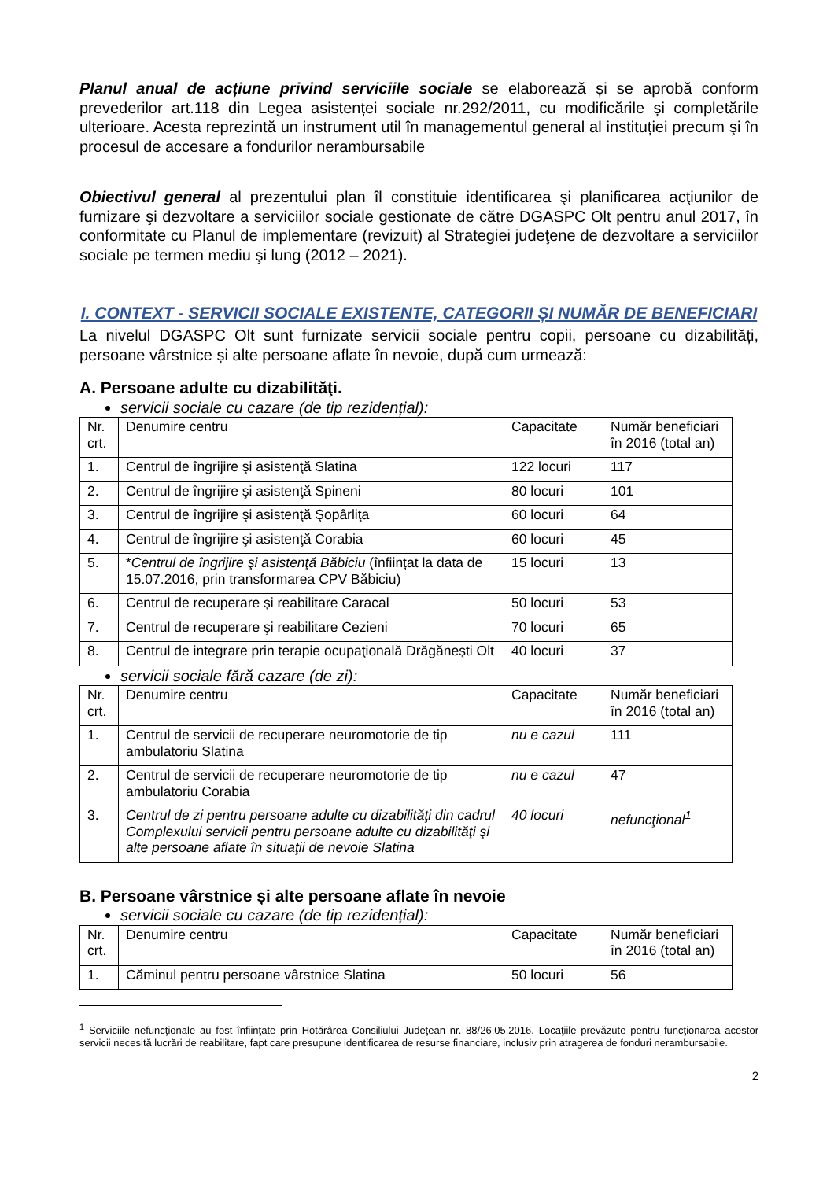Planul anual de acțiune privind serviciile sociale se elaborează și se aprobă conform prevederilor art.118 din Legea asistenței sociale nr.292/2011, cu modificările și completările ulterioare. Acesta reprezintă un instrument util în managementul general al instituției precum şi în procesul de accesare a fondurilor nerambursabile
Obiectivul general al prezentului plan îl constituie identificarea şi planificarea acţiunilor de furnizare şi dezvoltare a serviciilor sociale gestionate de către DGASPC Olt pentru anul 2017, în conformitate cu Planul de implementare (revizuit) al Strategiei judeţene de dezvoltare a serviciilor sociale pe termen mediu şi lung (2012 – 2021).
I. CONTEXT - SERVICII SOCIALE EXISTENTE, CATEGORII ȘI NUMĂR DE BENEFICIARI
La nivelul DGASPC Olt sunt furnizate servicii sociale pentru copii, persoane cu dizabilități, persoane vârstnice și alte persoane aflate în nevoie, după cum urmează:
A. Persoane adulte cu dizabilităţi.
servicii sociale cu cazare (de tip rezidențial):
| Nr. crt. | Denumire centru | Capacitate | Număr beneficiari în 2016 (total an) |
| 1. | Centrul de îngrijire şi asistenţă Slatina | 122 locuri | 117 |
| 2. | Centrul de îngrijire şi asistenţă Spineni | 80 locuri | 101 |
| 3. | Centrul de îngrijire şi asistenţă Şopârliţa | 60 locuri | 64 |
| 4. | Centrul de îngrijire şi asistenţă Corabia | 60 locuri | 45 |
| 5. | * Centrul de îngrijire şi asistenţă Băbiciu (înființat la data de 15.07.2016, prin transformarea CPV Băbiciu) | 15 locuri | 13 |
| 6. | Centrul de recuperare şi reabilitare Caracal | 50 locuri | 53 |
| 7. | Centrul de recuperare şi reabilitare Cezieni | 70 locuri | 65 |
| 8. | Centrul de integrare prin terapie ocupaţională Drăgăneşti Olt | 40 locuri | 37 |
servicii sociale fără cazare (de zi):
| Nr. crt. | Denumire centru | Capacitate | Număr beneficiari în 2016 (total an) |
| 1. | Centrul de servicii de recuperare neuromotorie de tip ambulatoriu Slatina | nu e cazul | 111 |
| 2. | Centrul de servicii de recuperare neuromotorie de tip ambulatoriu Corabia | nu e cazul | 47 |
| 3. | Centrul de zi pentru persoane adulte cu dizabilităţi din cadrul Complexului servicii pentru persoane adulte cu dizabilităţi şi alte persoane aflate în situaţii de nevoie Slatina | 40 locuri | nefuncţional<sup>1</sup> |
B. Persoane vârstnice și alte persoane aflate în nevoie
servicii sociale cu cazare (de tip rezidențial):
| Nr. crt. | Denumire centru | Capacitate | Număr beneficiari în 2016 (total an) |
| 1. | Căminul pentru persoane vârstnice Slatina | 50 locuri | 56 |
<sup>1</sup> Serviciile nefuncţionale au fost înfiinţate prin Hotărârea Consiliului Judeţean nr. 88/26.05.2016. Locaţiile prevăzute pentru funcţionarea acestor servicii necesită lucrări de reabilitare, fapt care presupune identificarea de resurse financiare, inclusiv prin atragerea de fonduri nerambursabile.
2